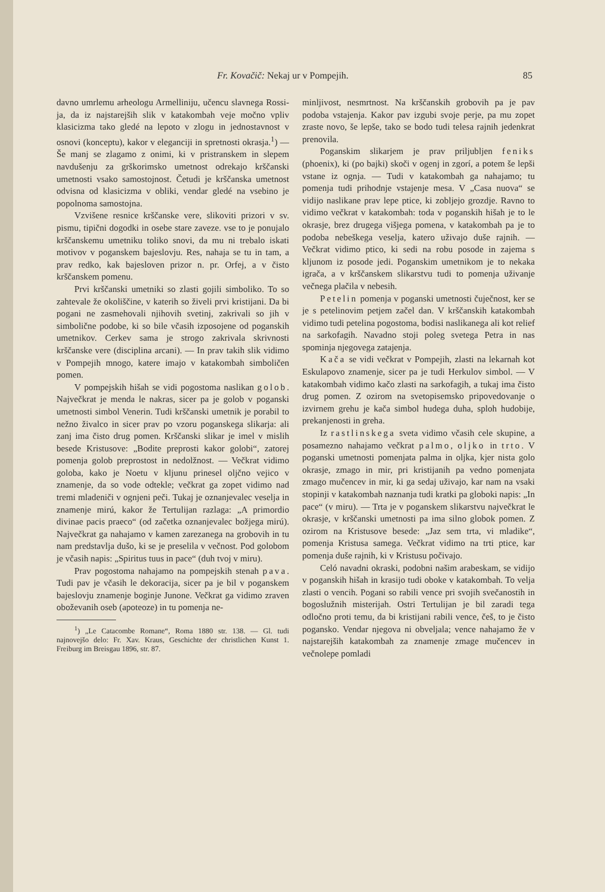Fr. Kovačič: Nekaj ur v Pompejih. 85
davno umrlemu arheologu Armelliniju, učencu slavnega Rossi-ja, da iz najstarejših slik v katakombah veje močno vpliv klasicizma tako gledé na lepoto v zlogu in jednostavnost v osnovi (konceptu), kakor v eleganciji in spretnosti okrasja.<sup>1</sup>) — Še manj se zlagamo z onimi, ki v pristranskem in slepem navdušenju za grškorimsko umetnost odrekajo krščanski umetnosti vsako samostojnost. Četudi je krščanska umetnost odvisna od klasicizma v obliki, vendar gledé na vsebino je popolnoma samostojna.
Vzvišene resnice krščanske vere, slikoviti prizori v sv. pismu, tipični dogodki in osebe stare zaveze. vse to je ponujalo krščanskemu umetniku toliko snovi, da mu ni trebalo iskati motivov v poganskem bajeslovju. Res, nahaja se tu in tam, a prav redko, kak bajesloven prizor n. pr. Orfej, a v čisto krščanskem pomenu.
Prvi krščanski umetniki so zlasti gojili simboliko. To so zahtevale že okoliščine, v katerih so živeli prvi kristijani. Da bi pogani ne zasmehovali njihovih svetinj, zakrivali so jih v simbolične podobe, ki so bile včasih izposojene od poganskih umetnikov. Cerkev sama je strogo zakrivala skrivnosti krščanske vere (disciplina arcani). — In prav takih slik vidimo v Pompejih mnogo, katere imajo v katakombah simboličen pomen.
V pompejskih hišah se vidi pogostoma naslikan golob. Največkrat je menda le nakras, sicer pa je golob v poganski umetnosti simbol Venerin. Tudi krščanski umetnik je porabil to nežno živalco in sicer prav po vzoru poganskega slikarja: ali zanj ima čisto drug pomen. Krščanski slikar je imel v mislih besede Kristusove: „Bodite preprosti kakor golobi“, zatorej pomenja golob preprostost in nedolžnost. — Večkrat vidimo goloba, kako je Noetu v kljunu prinesel oljčno vejico v znamenje, da so vode odtekle; večkrat ga zopet vidimo nad tremi mladeniči v ognjeni peči. Tukaj je oznanjevalec veselja in znamenje mirú, kakor že Tertulijan razlaga: „A primordio divinae pacis praeco“ (od začetka oznanjevalec božjega mirú). Največkrat ga nahajamo v kamen zarezanega na grobovih in tu nam predstavlja dušo, ki se je preselila v večnost. Pod golobom je včasih napis: „Spiritus tuus in pace“ (duh tvoj v miru).
Prav pogostoma nahajamo na pompejskih stenah pava. Tudi pav je včasih le dekoracija, sicer pa je bil v poganskem bajeslovju znamenje boginje Junone. Večkrat ga vidimo zraven oboževanih oseb (apoteoze) in tu pomenja ne-
<sup>1</sup>) „Le Catacombe Romane“, Roma 1880 str. 138. — Gl. tudi najnovejšo delo: Fr. Xav. Kraus, Geschichte der christlichen Kunst 1. Freiburg im Breisgau 1896, str. 87.
minljivost, nesmrtnost. Na krščanskih grobovih pa je pav podoba vstajenja. Kakor pav izgubi svoje perje, pa mu zopet zraste novo, še lepše, tako se bodo tudi telesa rajnih jedenkrat prenovila.
Poganskim slikarjem je prav priljubljen feniks (phoenix), ki (po bajki) skoči v ogenj in zgorí, a potem še lepši vstane iz ognja. — Tudi v katakombah ga nahajamo; tu pomenja tudi prihodnje vstajenje mesa. V „Casa nuova“ se vidijo naslikane prav lepe ptice, ki zobljejo grozdje. Ravno to vidimo večkrat v katakombah: toda v poganskih hišah je to le okrasje, brez drugega višjega pomena, v katakombah pa je to podoba nebeškega veselja, katero uživajo duše rajnih. — Večkrat vidimo ptico, ki sedi na robu posode in zajema s kljunom iz posode jedi. Poganskim umetnikom je to nekaka igrača, a v krščanskem slikarstvu tudi to pomenja uživanje večnega plačila v nebesih.
Petelin pomenja v poganski umetnosti čuječnost, ker se je s petelinovim petjem začel dan. V krščanskih katakombah vidimo tudi petelina pogostoma, bodisi naslikanega ali kot relief na sarkofagih. Navadno stoji poleg svetega Petra in nas spominja njegovega zatajenja.
Kača se vidi večkrat v Pompejih, zlasti na lekarnah kot Eskulapovo znamenje, sicer pa je tudi Herkulov simbol. — V katakombah vidimo kačo zlasti na sarkofagih, a tukaj ima čisto drug pomen. Z ozirom na svetopisemsko pripovedovanje o izvirnem grehu je kača simbol hudega duha, sploh hudobije, prekanjenosti in greha.
Iz rastlinskega sveta vidimo včasih cele skupine, a posamezno nahajamo večkrat palmo, oljko in trto. V poganski umetnosti pomenjata palma in oljka, kjer nista golo okrasje, zmago in mir, pri kristijanih pa vedno pomenjata zmago mučencev in mir, ki ga sedaj uživajo, kar nam na vsaki stopinji v katakombah naznanja tudi kratki pa globoki napis: „In pace“ (v miru). — Trta je v poganskem slikarstvu največkrat le okrasje, v krščanski umetnosti pa ima silno globok pomen. Z ozirom na Kristusove besede: „Jaz sem trta, vi mladike“, pomenja Kristusa samega. Večkrat vidimo na trti ptice, kar pomenja duše rajnih, ki v Kristusu počivajo.
Celó navadni okraski, podobni našim arabeskam, se vidijo v poganskih hišah in krasijo tudi oboke v katakombah. To velja zlasti o vencih. Pogani so rabili vence pri svojih svečanostih in bogoslužnih misterijah. Ostri Tertulijan je bil zaradi tega odločno proti temu, da bi kristijani rabili vence, češ, to je čisto pogansko. Vendar njegova ni obveljala; vence nahajamo že v najstarejših katakombah za znamenje zmage mučencev in večnolepe pomladi